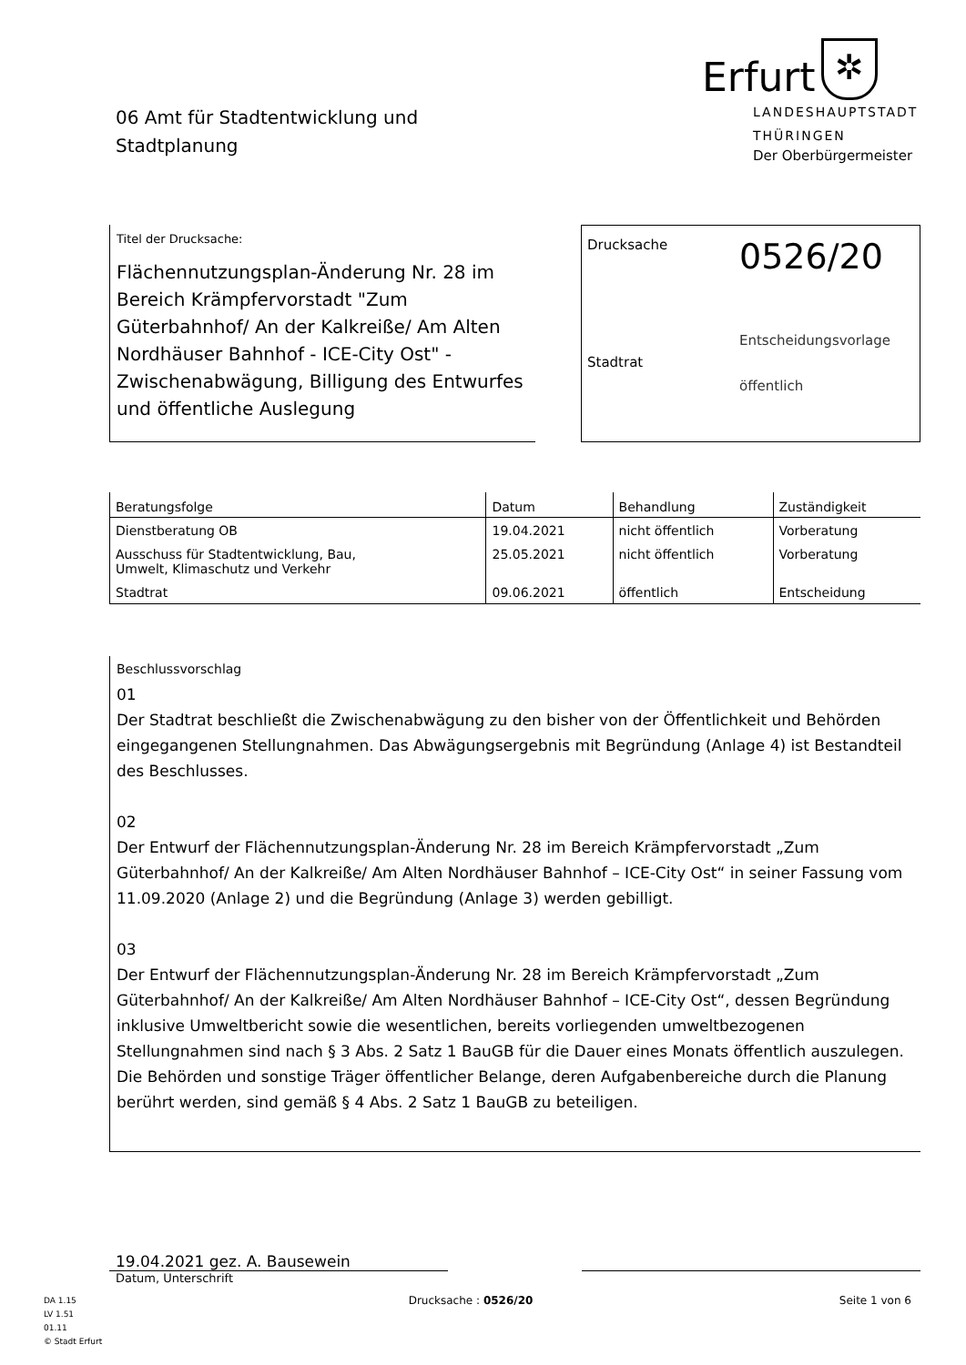06 Amt für Stadtentwicklung und
Stadtplanung
Erfurt
✲
LANDESHAUPTSTADT
THÜRINGEN
Der Oberbürgermeister
Titel der Drucksache:
Flächennutzungsplan-Änderung Nr. 28 im Bereich Krämpfervorstadt "Zum Güterbahnhof/ An der Kalkreiße/ Am Alten Nordhäuser Bahnhof - ICE-City Ost" - Zwischenabwägung, Billigung des Entwurfes und öffentliche Auslegung
Drucksache
0526/20
Stadtrat
Entscheidungsvorlage
öffentlich
| Beratungsfolge | Datum | Behandlung | Zuständigkeit |
| --- | --- | --- | --- |
| Dienstberatung OB | 19.04.2021 | nicht öffentlich | Vorberatung |
| Ausschuss für Stadtentwicklung, Bau, Umwelt, Klimaschutz und Verkehr | 25.05.2021 | nicht öffentlich | Vorberatung |
| Stadtrat | 09.06.2021 | öffentlich | Entscheidung |
Beschlussvorschlag
01
Der Stadtrat beschließt die Zwischenabwägung zu den bisher von der Öffentlichkeit und Behörden eingegangenen Stellungnahmen. Das Abwägungsergebnis mit Begründung (Anlage 4) ist Bestandteil des Beschlusses.
02
Der Entwurf der Flächennutzungsplan-Änderung Nr. 28 im Bereich Krämpfervorstadt „Zum Güterbahnhof/ An der Kalkreiße/ Am Alten Nordhäuser Bahnhof – ICE-City Ost“ in seiner Fassung vom 11.09.2020 (Anlage 2) und die Begründung (Anlage 3) werden gebilligt.
03
Der Entwurf der Flächennutzungsplan-Änderung Nr. 28 im Bereich Krämpfervorstadt „Zum Güterbahnhof/ An der Kalkreiße/ Am Alten Nordhäuser Bahnhof – ICE-City Ost“, dessen Begründung inklusive Umweltbericht sowie die wesentlichen, bereits vorliegenden umweltbezogenen Stellungnahmen sind nach § 3 Abs. 2 Satz 1 BauGB für die Dauer eines Monats öffentlich auszulegen.
Die Behörden und sonstige Träger öffentlicher Belange, deren Aufgabenbereiche durch die Planung berührt werden, sind gemäß § 4 Abs. 2 Satz 1 BauGB zu beteiligen.
19.04.2021 gez. A. Bausewein
Datum, Unterschrift
DA 1.15
LV 1.51
01.11
© Stadt Erfurt
Drucksache : 0526/20 Seite 1 von 6